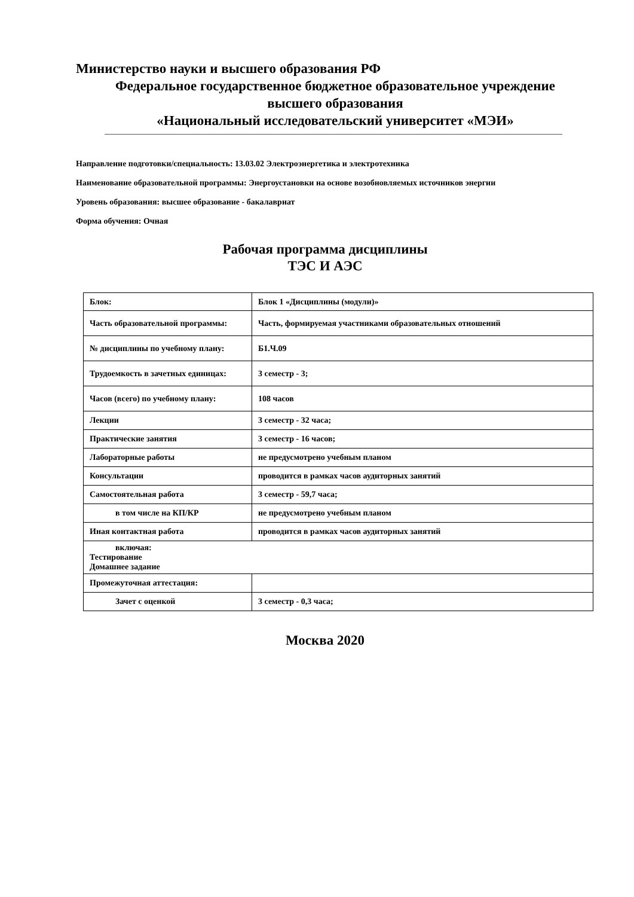Министерство науки и высшего образования РФ
Федеральное государственное бюджетное образовательное учреждение
высшего образования
«Национальный исследовательский университет «МЭИ»
Направление подготовки/специальность: 13.03.02 Электроэнергетика и электротехника
Наименование образовательной программы: Энергоустановки на основе возобновляемых источников энергии
Уровень образования: высшее образование - бакалавриат
Форма обучения: Очная
Рабочая программа дисциплины
ТЭС И АЭС
| Блок: | Блок 1 «Дисциплины (модули)» |
| Часть образовательной программы: | Часть, формируемая участниками образовательных отношений |
| № дисциплины по учебному плану: | Б1.Ч.09 |
| Трудоемкость в зачетных единицах: | 3 семестр - 3; |
| Часов (всего) по учебному плану: | 108 часов |
| Лекции | 3 семестр - 32 часа; |
| Практические занятия | 3 семестр - 16 часов; |
| Лабораторные работы | не предусмотрено учебным планом |
| Консультации | проводится в рамках часов аудиторных занятий |
| Самостоятельная работа | 3 семестр - 59,7 часа; |
| в том числе на КП/КР | не предусмотрено учебным планом |
| Иная контактная работа | проводится в рамках часов аудиторных занятий |
| включая: Тестирование Домашнее задание | |
| Промежуточная аттестация: | |
| Зачет с оценкой | 3 семестр - 0,3 часа; |
Москва 2020